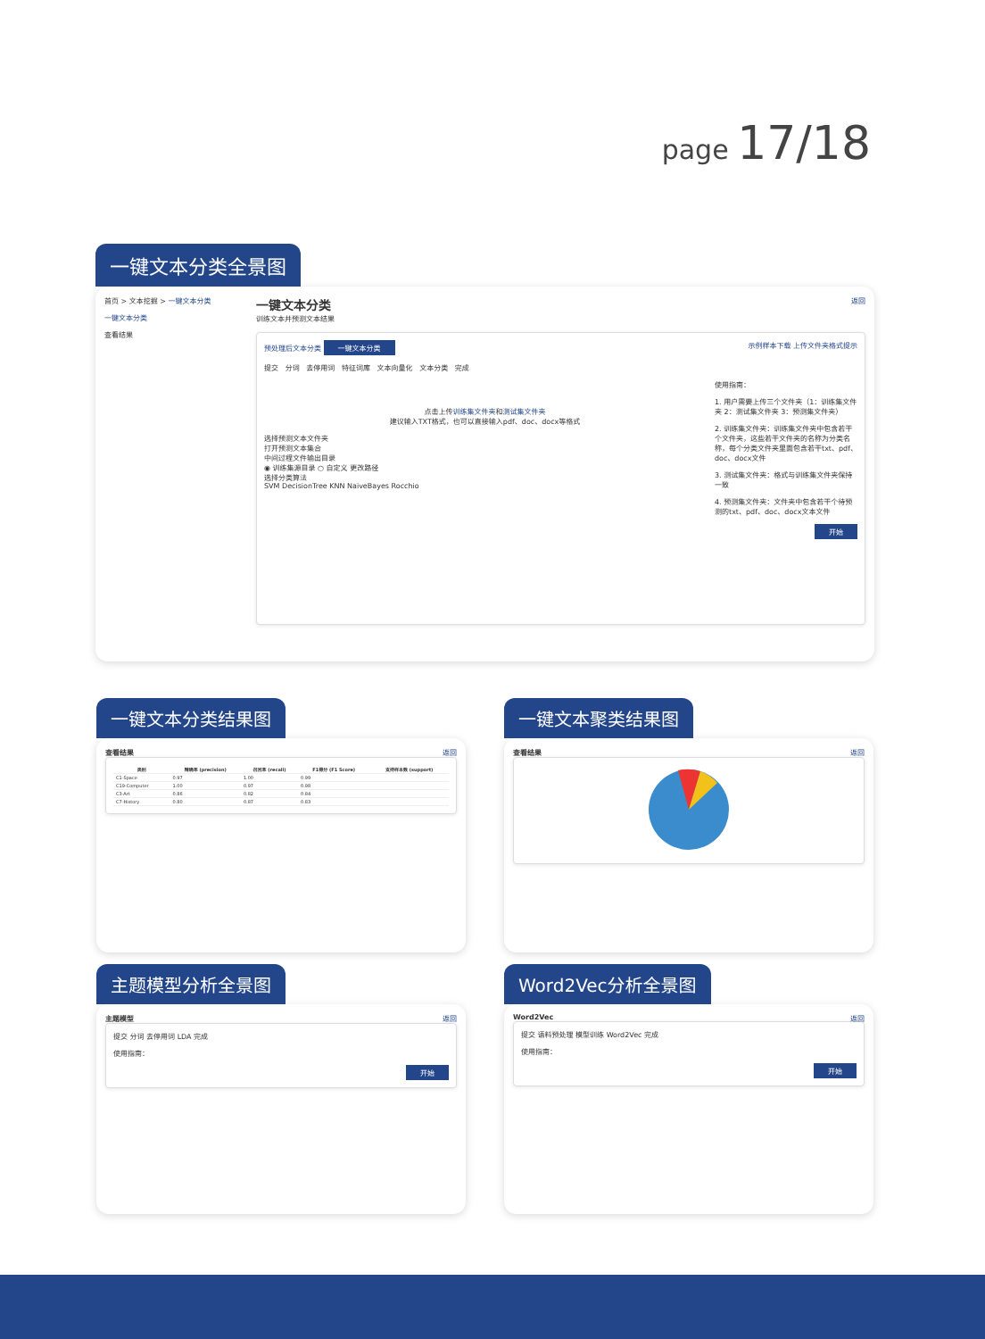page 17/18
一键文本分类全景图
首页 > 文本挖掘 > 一键文本分类
一键文本分类
查看结果
一键文本分类 返回
训练文本并预测文本结果
预处理后文本分类 一键文本分类 示例样本下载 上传文件夹格式提示
提交 分词 去停用词 特征词库 文本向量化 文本分类 完成
点击上传训练集文件夹和测试集文件夹
建议输入TXT格式，也可以直接输入pdf、doc、docx等格式
选择预测文本文件夹
打开预测文本集合
中间过程文件输出目录
◉ 训练集源目录 ○ 自定义 更改路径
选择分类算法
SVM DecisionTree KNN NaiveBayes Rocchio
使用指南：
1. 用户需要上传三个文件夹（1：训练集文件夹 2：测试集文件夹 3：预测集文件夹）
2. 训练集文件夹：训练集文件夹中包含若干个文件夹，这些若干文件夹的名称为分类名称，每个分类文件夹里面包含若干txt、pdf、doc、docx文件
3. 测试集文件夹：格式与训练集文件夹保持一致
4. 预测集文件夹：文件夹中包含若干个待预测的txt、pdf、doc、docx文本文件
开始
一键文本分类结果图
查看结果 返回
| 类别 | 精确率 (precision) | 召回率 (recall) | F1得分 (F1 Score) | 支持样本数 (support) |
| --- | --- | --- | --- | --- |
| C1-Space | 0.97 | 1.00 | 0.99 | |
| C19-Computer | 1.00 | 0.97 | 0.98 | |
| C3-Art | 0.86 | 0.82 | 0.84 | |
| C7-History | 0.80 | 0.87 | 0.83 | |
一键文本聚类结果图
查看结果 返回
主题模型分析全景图
主题模型 返回
提交 分词 去停用词 LDA 完成
使用指南：
开始
Word2Vec分析全景图
Word2Vec 返回
提交 语料预处理 模型训练 Word2Vec 完成
使用指南：
开始